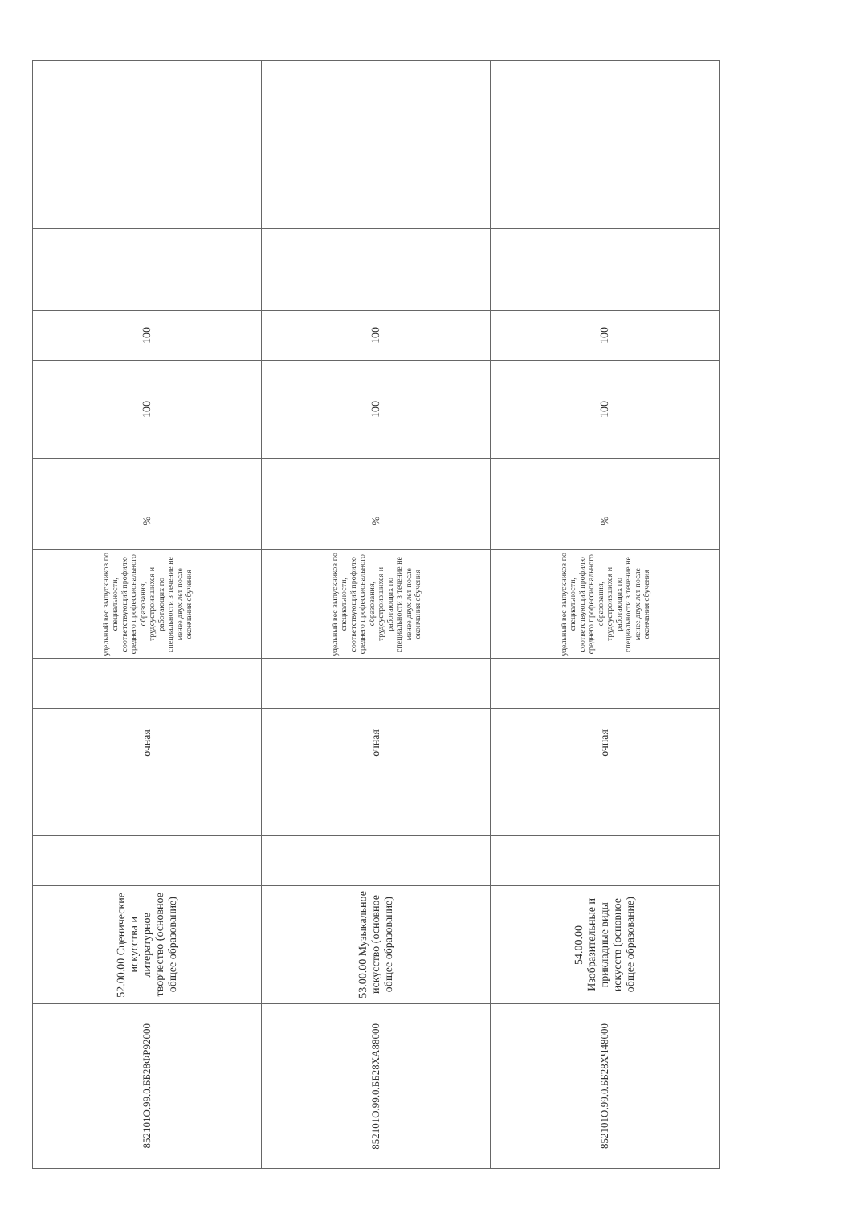| 852101О.99.0.ББ28ФР92000 | 52.00.00 Сценические искусства и литературное творчество (основное общее образование) | | | очная | | удельный вес выпускников по специальности, соответствующий профилю среднего профессионального образования, трудоустроившихся и работающих по специальности в течение не менее двух лет после окончания обучения | % | | 100 | 100 | | | |
| 852101О.99.0.ББ28ХА88000 | 53.00.00 Музыкальное искусство (основное общее образование) | | | очная | | удельный вес выпускников по специальности, соответствующий профилю среднего профессионального образования, трудоустроившихся и работающих по специальности в течение не менее двух лет после окончания обучения | % | | 100 | 100 | | | |
| 852101О.99.0.ББ28ХЧ48000 | 54.00.00 Изобразительные и прикладные виды искусств (основное общее образование) | | | очная | | удельный вес выпускников по специальности, соответствующий профилю среднего профессионального образования, трудоустроившихся и работающих по специальности в течение не менее двух лет после окончания обучения | % | | 100 | 100 | | | |